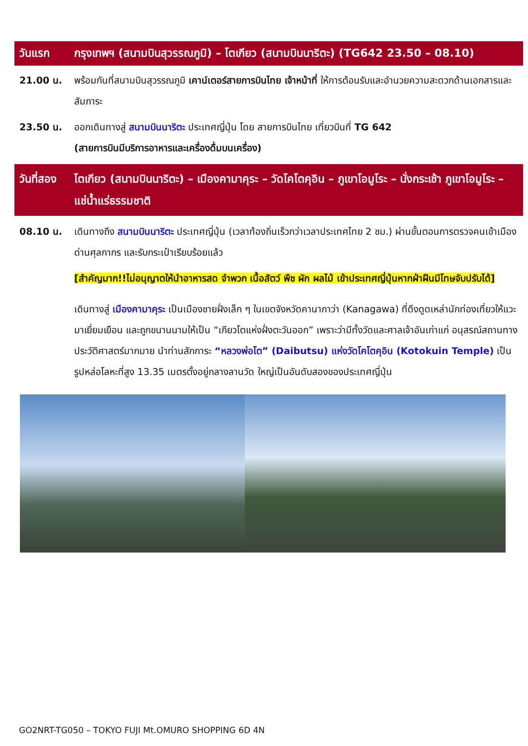วันแรก กรุงเทพฯ (สนามบินสุวรรณภูมิ) – โตเกียว (สนามบินนาริตะ) (TG642 23.50 – 08.10)
21.00 น. พร้อมกันที่สนามบินสุวรรณภูมิ เคาน์เตอร์สายการบินไทย เจ้าหน้าที่ ให้การต้อนรับและอำนวยความสะดวกด้านเอกสารและสัมภาระ
23.50 น. ออกเดินทางสู่ สนามบินนาริตะ ประเทศญี่ปุ่น โดย สายการบินไทย เที่ยวบินที่ TG 642
(สายการบินมีบริการอาหารและเครื่องดื่มบนเครื่อง)
วันที่สอง
โตเกียว (สนามบินนาริตะ) – เมืองคามาคุระ – วัดโคโตคุอิน – ภูเขาโอมูโระ – นั่งกระเช้า ภูเขาโอมูโระ – แช่น้ำแร่ธรรมชาติ
08.10 น. เดินทางถึง สนามบินนาริตะ ประเทศญี่ปุ่น (เวลาท้องถิ่นเร็วกว่าเวลาประเทศไทย 2 ชม.) ผ่านขั้นตอนการตรวจคนเข้าเมือง ด่านศุลกากร และรับกระเป๋าเรียบร้อยแล้ว
[สำคัญมาก!!ไม่อนุญาตให้นำอาหารสด จำพวก เนื้อสัตว์ พืช ผัก ผลไม้ เข้าประเทศญี่ปุ่นหากฝ่าฝืนมีโทษจับปรับได้]
เดินทางสู่ เมืองคามาคุระ เป็นเมืองชายฝั่งเล็ก ๆ ในเขตจังหวัดคานากาว่า (Kanagawa) ที่ดึงดูดเหล่านักท่องเที่ยวให้แวะมาเยี่ยมเยือน และถูกขนานนามให้เป็น “เกียวโตแห่งฝั่งตะวันออก” เพราะว่ามีทั้งวัดและศาลเจ้าอันเก่าแก่ อนุสรณ์สถานทางประวัติศาสตร์มากมาย นำท่านสักการะ “หลวงพ่อโต” (Daibutsu) แห่งวัดโคโตคุอิน (Kotokuin Temple) เป็นรูปหล่อโลหะที่สูง 13.35 เมตรตั้งอยู่กลางลานวัด ใหญ่เป็นอันดับสองของประเทศญี่ปุ่น
GO2NRT-TG050 – TOKYO FUJI Mt.OMURO SHOPPING 6D 4N